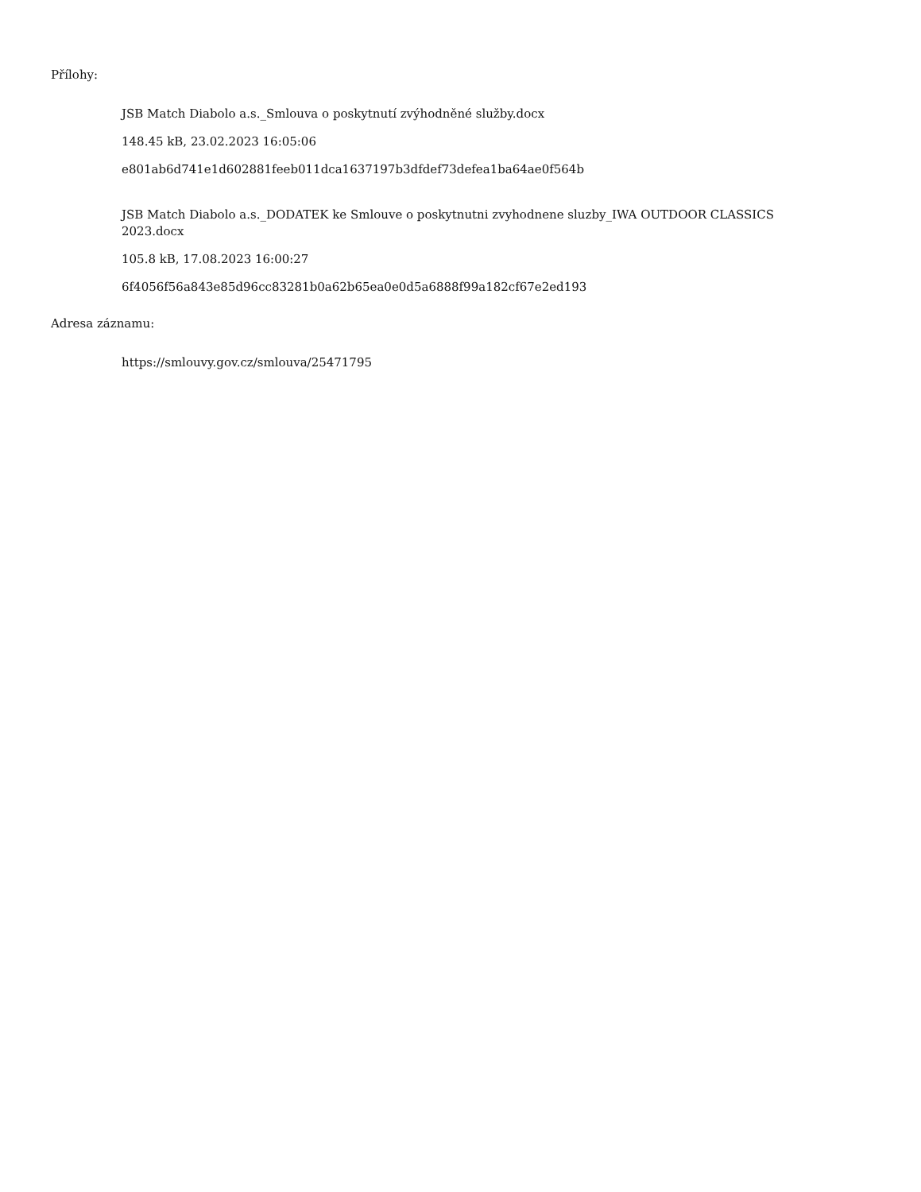Přílohy:
JSB Match Diabolo a.s._Smlouva o poskytnutí zvýhodněné služby.docx
148.45 kB, 23.02.2023 16:05:06
e801ab6d741e1d602881feeb011dca1637197b3dfdef73defea1ba64ae0f564b
JSB Match Diabolo a.s._DODATEK ke Smlouve o poskytnutni zvyhodnene sluzby_IWA OUTDOOR CLASSICS 2023.docx
105.8 kB, 17.08.2023 16:00:27
6f4056f56a843e85d96cc83281b0a62b65ea0e0d5a6888f99a182cf67e2ed193
Adresa záznamu:
https://smlouvy.gov.cz/smlouva/25471795